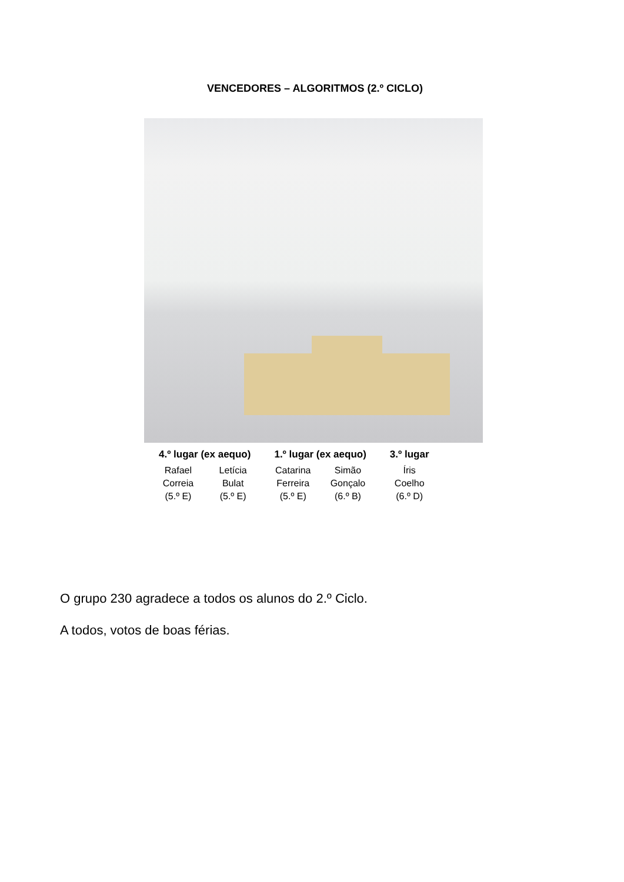VENCEDORES – ALGORITMOS (2.º CICLO)
4.º lugar (ex aequo)
Rafael
Correia
(5.º E)
Letícia
Bulat
(5.º E)
1.º lugar (ex aequo)
Catarina
Ferreira
(5.º E)
Simão
Gonçalo
(6.º B)
3.º lugar
Íris
Coelho
(6.º D)
O grupo 230 agradece a todos os alunos do 2.º Ciclo.
A todos, votos de boas férias.